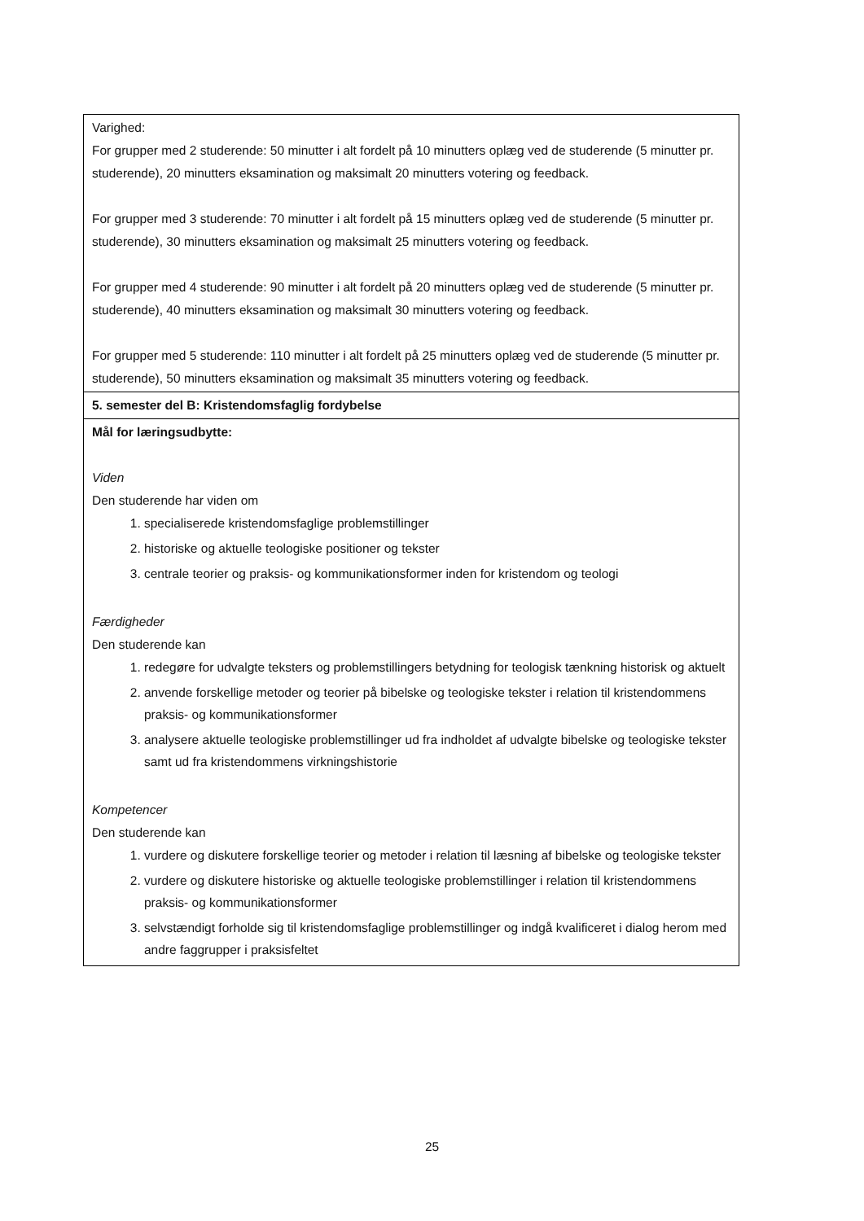| Varighed: For grupper med 2 studerende: 50 minutter i alt fordelt på 10 minutters oplæg ved de studerende (5 minutter pr. studerende), 20 minutters eksamination og maksimalt 20 minutters votering og feedback. For grupper med 3 studerende: 70 minutter i alt fordelt på 15 minutters oplæg ved de studerende (5 minutter pr. studerende), 30 minutters eksamination og maksimalt 25 minutters votering og feedback. For grupper med 4 studerende: 90 minutter i alt fordelt på 20 minutters oplæg ved de studerende (5 minutter pr. studerende), 40 minutters eksamination og maksimalt 30 minutters votering og feedback. For grupper med 5 studerende: 110 minutter i alt fordelt på 25 minutters oplæg ved de studerende (5 minutter pr. studerende), 50 minutters eksamination og maksimalt 35 minutters votering og feedback. |
| 5. semester del B: Kristendomsfaglig fordybelse |
| Mål for læringsudbytte: Viden Den studerende har viden om 1. specialiserede kristendomsfaglige problemstillinger 2. historiske og aktuelle teologiske positioner og tekster 3. centrale teorier og praksis- og kommunikationsformer inden for kristendom og teologi Færdigheder Den studerende kan 1. redegøre for udvalgte teksters og problemstillingers betydning for teologisk tænkning historisk og aktuelt 2. anvende forskellige metoder og teorier på bibelske og teologiske tekster i relation til kristendommens praksis- og kommunikationsformer 3. analysere aktuelle teologiske problemstillinger ud fra indholdet af udvalgte bibelske og teologiske tekster samt ud fra kristendommens virkningshistorie Kompetencer Den studerende kan 1. vurdere og diskutere forskellige teorier og metoder i relation til læsning af bibelske og teologiske tekster 2. vurdere og diskutere historiske og aktuelle teologiske problemstillinger i relation til kristendommens praksis- og kommunikationsformer 3. selvstændigt forholde sig til kristendomsfaglige problemstillinger og indgå kvalificeret i dialog herom med andre faggrupper i praksisfeltet |
25